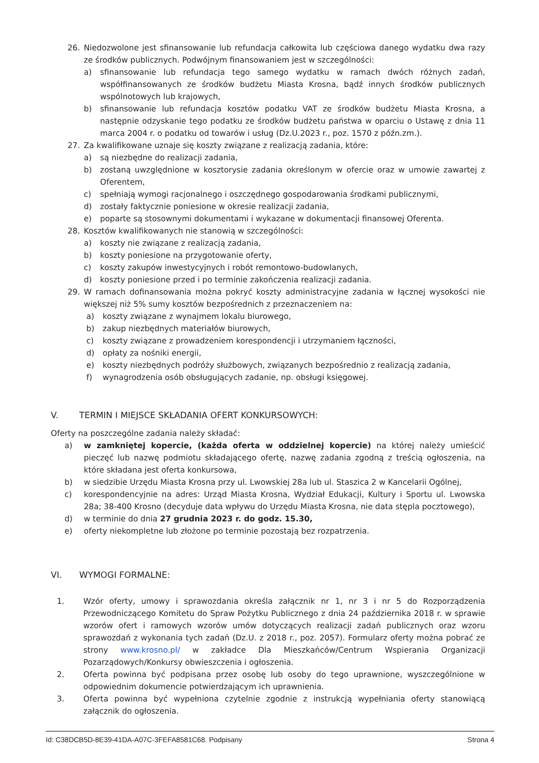26. Niedozwolone jest sfinansowanie lub refundacja całkowita lub częściowa danego wydatku dwa razy ze środków publicznych. Podwójnym finansowaniem jest w szczególności:
a) sfinansowanie lub refundacja tego samego wydatku w ramach dwóch różnych zadań, współfinansowanych ze środków budżetu Miasta Krosna, bądź innych środków publicznych wspólnotowych lub krajowych,
b) sfinansowanie lub refundacja kosztów podatku VAT ze środków budżetu Miasta Krosna, a następnie odzyskanie tego podatku ze środków budżetu państwa w oparciu o Ustawę z dnia 11 marca 2004 r. o podatku od towarów i usług (Dz.U.2023 r., poz. 1570 z późn.zm.).
27. Za kwalifikowane uznaje się koszty związane z realizacją zadania, które:
a) są niezbędne do realizacji zadania,
b) zostaną uwzględnione w kosztorysie zadania określonym w ofercie oraz w umowie zawartej z Oferentem,
c) spełniają wymogi racjonalnego i oszczędnego gospodarowania środkami publicznymi,
d) zostały faktycznie poniesione w okresie realizacji zadania,
e) poparte są stosownymi dokumentami i wykazane w dokumentacji finansowej Oferenta.
28. Kosztów kwalifikowanych nie stanowią w szczególności:
a) koszty nie związane z realizacją zadania,
b) koszty poniesione na przygotowanie oferty,
c) koszty zakupów inwestycyjnych i robót remontowo-budowlanych,
d) koszty poniesione przed i po terminie zakończenia realizacji zadania.
29. W ramach dofinansowania można pokryć koszty administracyjne zadania w łącznej wysokości nie większej niż 5% sumy kosztów bezpośrednich z przeznaczeniem na:
a) koszty związane z wynajmem lokalu biurowego,
b) zakup niezbędnych materiałów biurowych,
c) koszty związane z prowadzeniem korespondencji i utrzymaniem łączności,
d) opłaty za nośniki energii,
e) koszty niezbędnych podróży służbowych, związanych bezpośrednio z realizacją zadania,
f) wynagrodzenia osób obsługujących zadanie, np. obsługi księgowej.
V. TERMIN I MIEJSCE SKŁADANIA OFERT KONKURSOWYCH:
Oferty na poszczególne zadania należy składać:
a) w zamkniętej kopercie, (każda oferta w oddzielnej kopercie) na której należy umieścić pieczęć lub nazwę podmiotu składającego ofertę, nazwę zadania zgodną z treścią ogłoszenia, na które składana jest oferta konkursowa,
b) w siedzibie Urzędu Miasta Krosna przy ul. Lwowskiej 28a lub ul. Staszica 2 w Kancelarii Ogólnej,
c) korespondencyjnie na adres: Urząd Miasta Krosna, Wydział Edukacji, Kultury i Sportu ul. Lwowska 28a; 38-400 Krosno (decyduje data wpływu do Urzędu Miasta Krosna, nie data stępla pocztowego),
d) w terminie do dnia 27 grudnia 2023 r. do godz. 15.30,
e) oferty niekompletne lub złożone po terminie pozostają bez rozpatrzenia.
VI. WYMOGI FORMALNE:
1. Wzór oferty, umowy i sprawozdania określa załącznik nr 1, nr 3 i nr 5 do Rozporządzenia Przewodniczącego Komitetu do Spraw Pożytku Publicznego z dnia 24 października 2018 r. w sprawie wzorów ofert i ramowych wzorów umów dotyczących realizacji zadań publicznych oraz wzoru sprawozdań z wykonania tych zadań (Dz.U. z 2018 r., poz. 2057). Formularz oferty można pobrać ze strony www.krosno.pl/ w zakładce Dla Mieszkańców/Centrum Wspierania Organizacji Pozarządowych/Konkursy obwieszczenia i ogłoszenia.
2. Oferta powinna być podpisana przez osobę lub osoby do tego uprawnione, wyszczególnione w odpowiednim dokumencie potwierdzającym ich uprawnienia.
3. Oferta powinna być wypełniona czytelnie zgodnie z instrukcją wypełniania oferty stanowiącą załącznik do ogłoszenia.
Id: C38DCB5D-8E39-41DA-A07C-3FEFA8581C68. Podpisany Strona 4